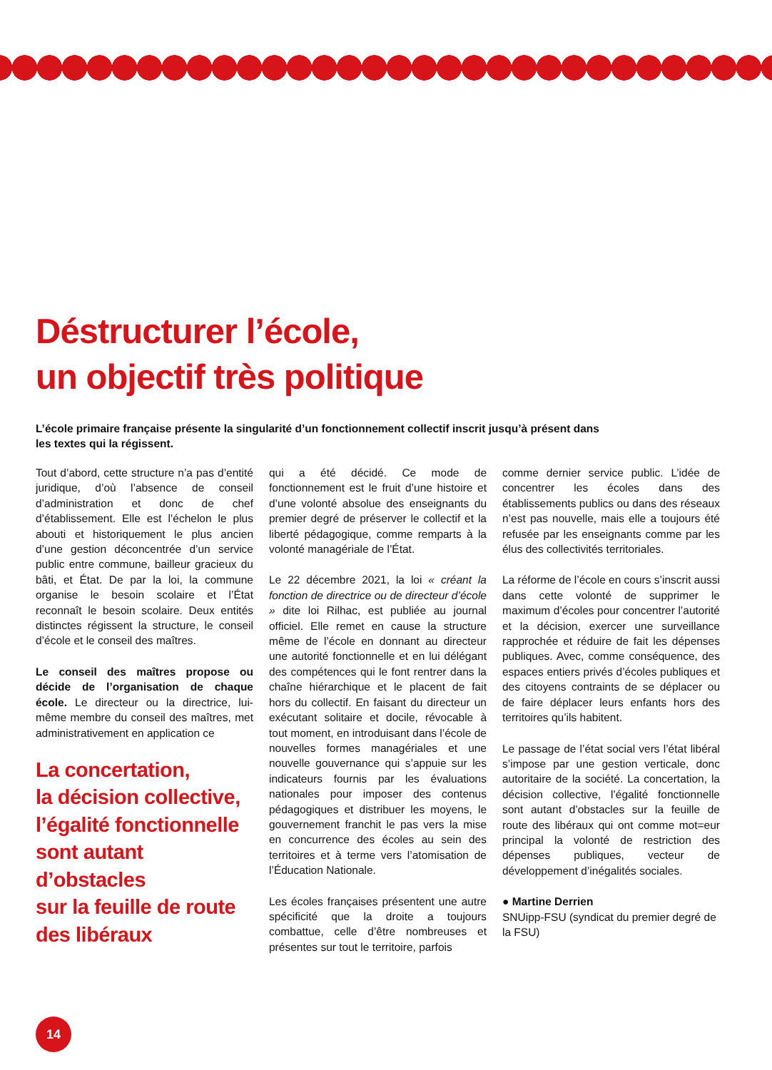Déstructurer l’école,
un objectif très politique
L’école primaire française présente la singularité d’un fonctionnement collectif inscrit jusqu’à présent dans les textes qui la régissent.
Tout d’abord, cette structure n’a pas d’entité juridique, d’où l’absence de conseil d’administration et donc de chef d’établissement. Elle est l’échelon le plus abouti et historiquement le plus ancien d’une gestion déconcentrée d’un service public entre commune, bailleur gracieux du bâti, et État. De par la loi, la commune organise le besoin scolaire et l’État reconnaît le besoin scolaire. Deux entités distinctes régissent la structure, le conseil d’école et le conseil des maîtres.
Le conseil des maîtres propose ou décide de l’organisation de chaque école. Le directeur ou la directrice, lui-même membre du conseil des maîtres, met administrativement en application ce
La concertation,
la décision collective,
l’égalité fonctionnelle
sont autant
d’obstacles
sur la feuille de route
des libéraux
qui a été décidé. Ce mode de fonctionnement est le fruit d’une histoire et d’une volonté absolue des enseignants du premier degré de préserver le collectif et la liberté pédagogique, comme remparts à la volonté managériale de l’État.
Le 22 décembre 2021, la loi « créant la fonction de directrice ou de directeur d’école » dite loi Rilhac, est publiée au journal officiel. Elle remet en cause la structure même de l’école en donnant au directeur une autorité fonctionnelle et en lui délégant des compétences qui le font rentrer dans la chaîne hiérarchique et le placent de fait hors du collectif. En faisant du directeur un exécutant solitaire et docile, révocable à tout moment, en introduisant dans l’école de nouvelles formes managériales et une nouvelle gouvernance qui s’appuie sur les indicateurs fournis par les évaluations nationales pour imposer des contenus pédagogiques et distribuer les moyens, le gouvernement franchit le pas vers la mise en concurrence des écoles au sein des territoires et à terme vers l’atomisation de l’Éducation Nationale.
Les écoles françaises présentent une autre spécificité que la droite a toujours combattue, celle d’être nombreuses et présentes sur tout le territoire, parfois
comme dernier service public. L’idée de concentrer les écoles dans des établissements publics ou dans des réseaux n’est pas nouvelle, mais elle a toujours été refusée par les enseignants comme par les élus des collectivités territoriales.
La réforme de l’école en cours s’inscrit aussi dans cette volonté de supprimer le maximum d’écoles pour concentrer l’autorité et la décision, exercer une surveillance rapprochée et réduire de fait les dépenses publiques. Avec, comme conséquence, des espaces entiers privés d’écoles publiques et des citoyens contraints de se déplacer ou de faire déplacer leurs enfants hors des territoires qu’ils habitent.
Le passage de l’état social vers l’état libéral s’impose par une gestion verticale, donc autoritaire de la société. La concertation, la décision collective, l’égalité fonctionnelle sont autant d’obstacles sur la feuille de route des libéraux qui ont comme mot=eur principal la volonté de restriction des dépenses publiques, vecteur de développement d’inégalités sociales.
● Martine Derrien
SNUipp-FSU (syndicat du premier degré de la FSU)
14